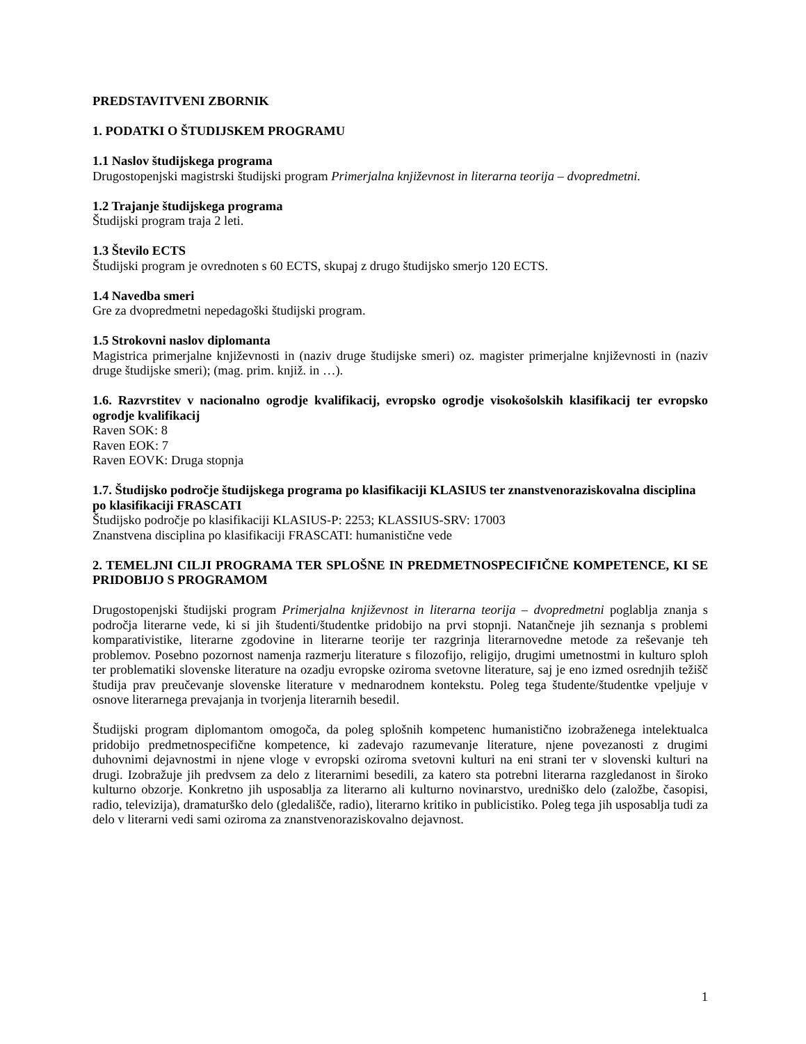PREDSTAVITVENI ZBORNIK
1. PODATKI O ŠTUDIJSKEM PROGRAMU
1.1 Naslov študijskega programa
Drugostopenjski magistrski študijski program Primerjalna književnost in literarna teorija – dvopredmetni.
1.2 Trajanje študijskega programa
Študijski program traja 2 leti.
1.3 Število ECTS
Študijski program je ovrednoten s 60 ECTS, skupaj z drugo študijsko smerjo 120 ECTS.
1.4 Navedba smeri
Gre za dvopredmetni nepedagoški študijski program.
1.5 Strokovni naslov diplomanta
Magistrica primerjalne književnosti in (naziv druge študijske smeri) oz. magister primerjalne književnosti in (naziv druge študijske smeri); (mag. prim. knjiž. in …).
1.6. Razvrstitev v nacionalno ogrodje kvalifikacij, evropsko ogrodje visokošolskih klasifikacij ter evropsko ogrodje kvalifikacij
Raven SOK: 8
Raven EOK: 7
Raven EOVK: Druga stopnja
1.7. Študijsko področje študijskega programa po klasifikaciji KLASIUS ter znanstvenoraziskovalna disciplina po klasifikaciji FRASCATI
Študijsko področje po klasifikaciji KLASIUS-P: 2253; KLASSIUS-SRV: 17003
Znanstvena disciplina po klasifikaciji FRASCATI: humanistične vede
2. TEMELJNI CILJI PROGRAMA TER SPLOŠNE IN PREDMETNOSPECIFIČNE KOMPETENCE, KI SE PRIDOBIJO S PROGRAMOM
Drugostopenjski študijski program Primerjalna književnost in literarna teorija – dvopredmetni poglablja znanja s področja literarne vede, ki si jih študenti/študentke pridobijo na prvi stopnji. Natančneje jih seznanja s problemi komparativistike, literarne zgodovine in literarne teorije ter razgrinja literarnovedne metode za reševanje teh problemov. Posebno pozornost namenja razmerju literature s filozofijo, religijo, drugimi umetnostmi in kulturo sploh ter problematiki slovenske literature na ozadju evropske oziroma svetovne literature, saj je eno izmed osrednjih težišč študija prav preučevanje slovenske literature v mednarodnem kontekstu. Poleg tega študente/študentke vpeljuje v osnove literarnega prevajanja in tvorjenja literarnih besedil.
Študijski program diplomantom omogoča, da poleg splošnih kompetenc humanistično izobraženega intelektualca pridobijo predmetnospecifične kompetence, ki zadevajo razumevanje literature, njene povezanosti z drugimi duhovnimi dejavnostmi in njene vloge v evropski oziroma svetovni kulturi na eni strani ter v slovenski kulturi na drugi. Izobražuje jih predvsem za delo z literarnimi besedili, za katero sta potrebni literarna razgledanost in široko kulturno obzorje. Konkretno jih usposablja za literarno ali kulturno novinarstvo, uredniško delo (založbe, časopisi, radio, televizija), dramaturško delo (gledališče, radio), literarno kritiko in publicistiko. Poleg tega jih usposablja tudi za delo v literarni vedi sami oziroma za znanstvenoraziskovalno dejavnost.
1